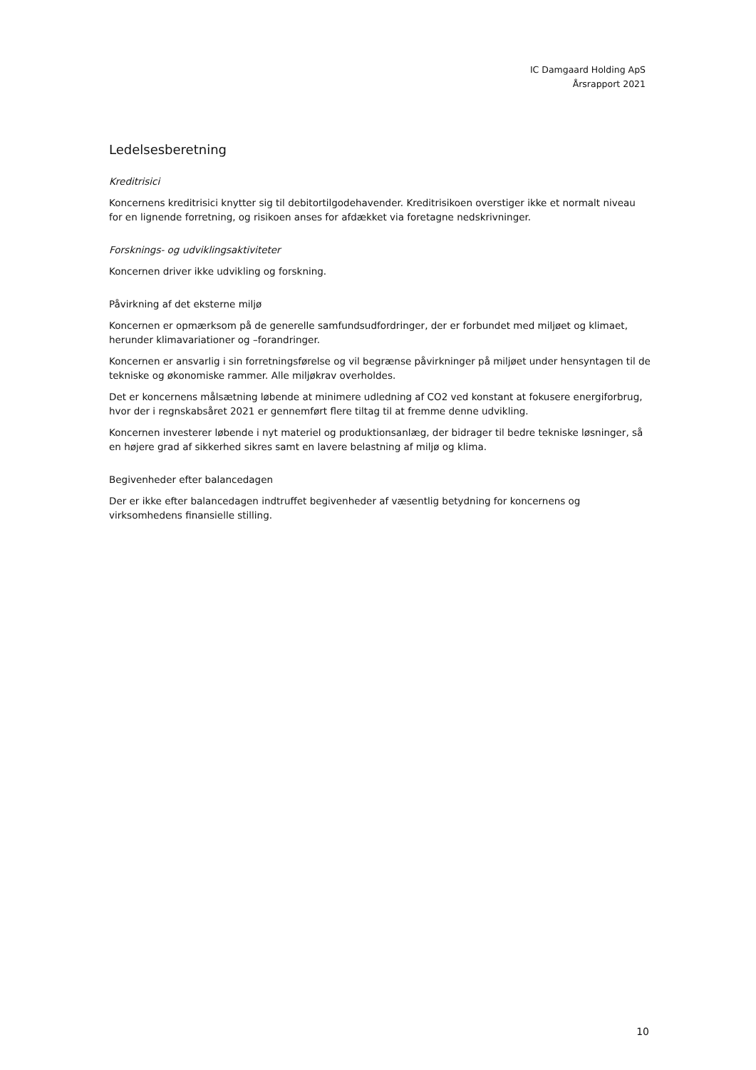IC Damgaard Holding ApS
Årsrapport 2021
Ledelsesberetning
Kreditrisici
Koncernens kreditrisici knytter sig til debitortilgodehavender. Kreditrisikoen overstiger ikke et normalt niveau for en lignende forretning, og risikoen anses for afdækket via foretagne nedskrivninger.
Forsknings- og udviklingsaktiviteter
Koncernen driver ikke udvikling og forskning.
Påvirkning af det eksterne miljø
Koncernen er opmærksom på de generelle samfundsudfordringer, der er forbundet med miljøet og klimaet, herunder klimavariationer og –forandringer.
Koncernen er ansvarlig i sin forretningsførelse og vil begrænse påvirkninger på miljøet under hensyntagen til de tekniske og økonomiske rammer. Alle miljøkrav overholdes.
Det er koncernens målsætning løbende at minimere udledning af CO2 ved konstant at fokusere energiforbrug, hvor der i regnskabsåret 2021 er gennemført flere tiltag til at fremme denne udvikling.
Koncernen investerer løbende i nyt materiel og produktionsanlæg, der bidrager til bedre tekniske løsninger, så en højere grad af sikkerhed sikres samt en lavere belastning af miljø og klima.
Begivenheder efter balancedagen
Der er ikke efter balancedagen indtruffet begivenheder af væsentlig betydning for koncernens og virksomhedens finansielle stilling.
10